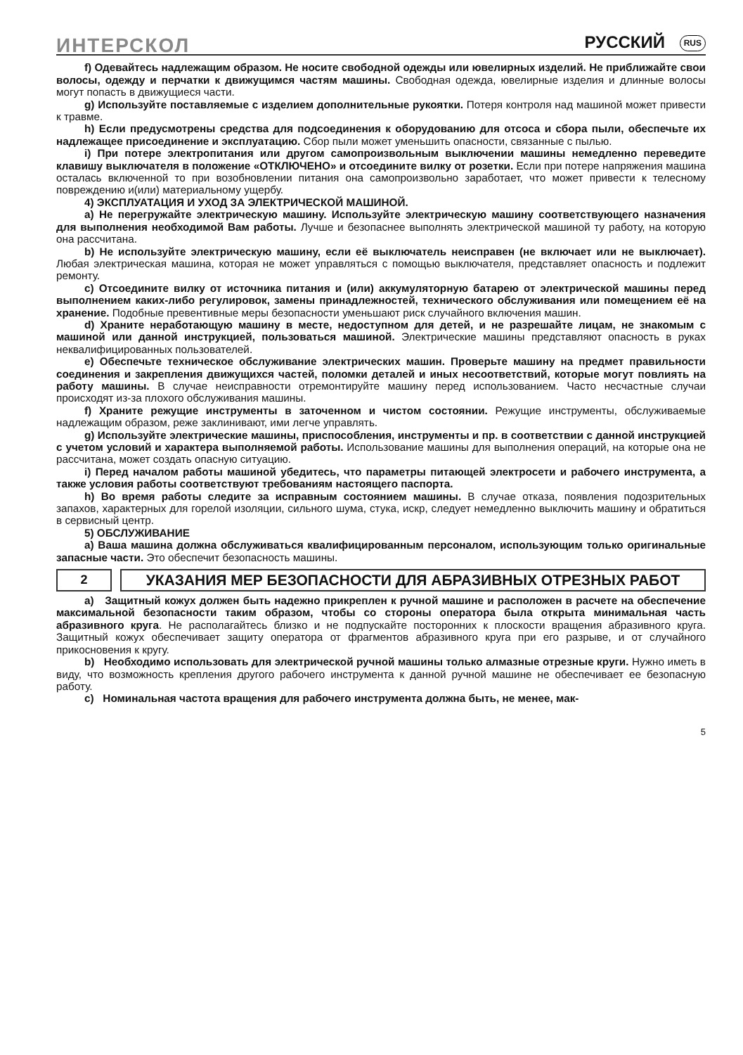ИНТЕРСКОЛ РУССКИЙ RUS
f) Одевайтесь надлежащим образом. Не носите свободной одежды или ювелирных изделий. Не приближайте свои волосы, одежду и перчатки к движущимся частям машины. Свободная одежда, ювелирные изделия и длинные волосы могут попасть в движущиеся части.
g) Используйте поставляемые с изделием дополнительные рукоятки. Потеря контроля над машиной может привести к травме.
h) Если предусмотрены средства для подсоединения к оборудованию для отсоса и сбора пыли, обеспечьте их надлежащее присоединение и эксплуатацию. Сбор пыли может уменьшить опасности, связанные с пылью.
i) При потере электропитания или другом самопроизвольным выключении машины немедленно переведите клавишу выключателя в положение «ОТКЛЮЧЕНО» и отсоедините вилку от розетки. Если при потере напряжения машина осталась включенной то при возобновлении питания она самопроизвольно заработает, что может привести к телесному повреждению и(или) материальному ущербу.
4) ЭКСПЛУАТАЦИЯ И УХОД ЗА ЭЛЕКТРИЧЕСКОЙ МАШИНОЙ.
a) Не перегружайте электрическую машину. Используйте электрическую машину соответствующего назначения для выполнения необходимой Вам работы. Лучше и безопаснее выполнять электрической машиной ту работу, на которую она рассчитана.
b) Не используйте электрическую машину, если её выключатель неисправен (не включает или не выключает). Любая электрическая машина, которая не может управляться с помощью выключателя, представляет опасность и подлежит ремонту.
c) Отсоедините вилку от источника питания и (или) аккумуляторную батарею от электрической машины перед выполнением каких-либо регулировок, замены принадлежностей, технического обслуживания или помещением её на хранение. Подобные превентивные меры безопасности уменьшают риск случайного включения машин.
d) Храните неработающую машину в месте, недоступном для детей, и не разрешайте лицам, не знакомым с машиной или данной инструкцией, пользоваться машиной. Электрические машины представляют опасность в руках неквалифицированных пользователей.
e) Обеспечьте техническое обслуживание электрических машин. Проверьте машину на предмет правильности соединения и закрепления движущихся частей, поломки деталей и иных несоответствий, которые могут повлиять на работу машины. В случае неисправности отремонтируйте машину перед использованием. Часто несчастные случаи происходят из-за плохого обслуживания машины.
f) Храните режущие инструменты в заточенном и чистом состоянии. Режущие инструменты, обслуживаемые надлежащим образом, реже заклинивают, ими легче управлять.
g) Используйте электрические машины, приспособления, инструменты и пр. в соответствии с данной инструкцией с учетом условий и характера выполняемой работы. Использование машины для выполнения операций, на которые она не рассчитана, может создать опасную ситуацию.
i) Перед началом работы машиной убедитесь, что параметры питающей электросети и рабочего инструмента, а также условия работы соответствуют требованиям настоящего паспорта.
h) Во время работы следите за исправным состоянием машины. В случае отказа, появления подозрительных запахов, характерных для горелой изоляции, сильного шума, стука, искр, следует немедленно выключить машину и обратиться в сервисный центр.
5) ОБСЛУЖИВАНИЕ
a) Ваша машина должна обслуживаться квалифицированным персоналом, использующим только оригинальные запасные части. Это обеспечит безопасность машины.
2
УКАЗАНИЯ МЕР БЕЗОПАСНОСТИ ДЛЯ АБРАЗИВНЫХ ОТРЕЗНЫХ РАБОТ
a) Защитный кожух должен быть надежно прикреплен к ручной машине и расположен в расчете на обеспечение максимальной безопасности таким образом, чтобы со стороны оператора была открыта минимальная часть абразивного круга. Не располагайтесь близко и не подпускайте посторонних к плоскости вращения абразивного круга. Защитный кожух обеспечивает защиту оператора от фрагментов абразивного круга при его разрыве, и от случайного прикосновения к кругу.
b) Необходимо использовать для электрической ручной машины только алмазные отрезные круги. Нужно иметь в виду, что возможность крепления другого рабочего инструмента к данной ручной машине не обеспечивает ее безопасную работу.
c) Номинальная частота вращения для рабочего инструмента должна быть, не менее, мак-
5